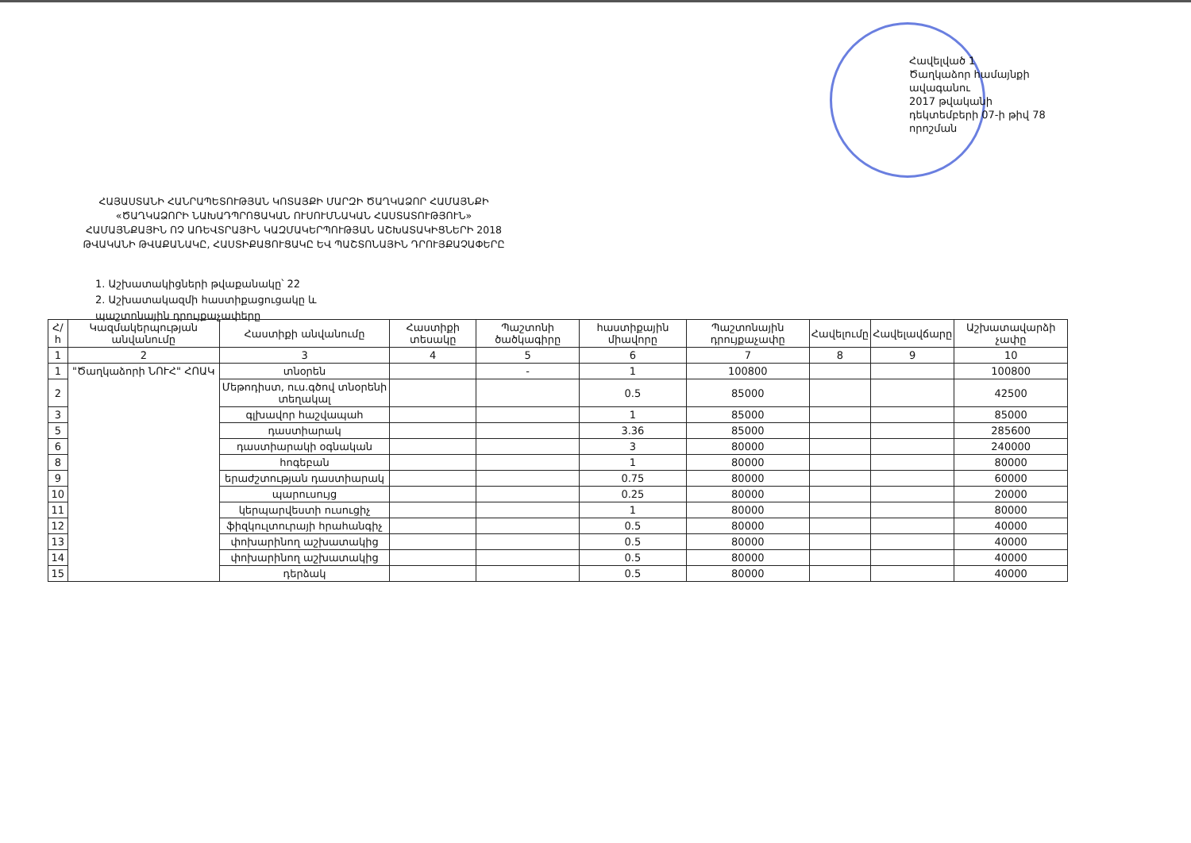Հավելված 1
Ծաղկաձոր համայնքի
ավագանու
2017 թվականի
դեկտեմբերի 07-ի թիվ 78
որոշման
ՀԱՅԱՍՏԱՆԻ ՀԱՆՐԱՊԵՏՈՒԹՅԱՆ ԿՈՏԱՅՔԻ ՄԱՐԶԻ ԾԱՂԿԱՁՈՐ ՀԱՄԱՅՆՔԻ
«ԾԱՂԿԱՁՈՐԻ ՆԱԽԱԴՊՐՈՑԱԿԱՆ ՈՒՍՈՒՄՆԱԿԱՆ ՀԱՍՏԱՏՈՒԹՅՈՒՆ»
ՀԱՄԱՅՆՔԱՅԻՆ ՈՉ ԱՌԵՎՏՐԱՅԻՆ ԿԱԶՄԱԿԵՐՊՈՒԹՅԱՆ ԱՇԽԱՏԱԿԻՑՆԵՐԻ 2018
ԹՎԱԿԱՆԻ ԹՎԱՔԱՆԱԿԸ, ՀԱՍՏԻՔԱՑՈՒՑԱԿԸ ԵՎ ՊԱՇՏՈՆԱՅԻՆ ԴՐՈՒՅՔԱՉԱՓԵՐԸ
1. Աշխատակիցների թվաքանակը՝ 22
2. Աշխատակազմի հաստիքացուցակը և
պաշտոնային դրույքաչափերը
| Հ/հ | Կազմակերպության անվանումը | Հաստիքի անվանումը | Հաստիքի տեսակը | Պաշտոնի ծածկագիրը | հաստիքային միավորը | Պաշտոնային դրույքաչափը | Հավելումը | Հավելավճարը | Աշխատավարձի չափը |
| --- | --- | --- | --- | --- | --- | --- | --- | --- | --- |
| 1 | 2 | 3 | 4 | 5 | 6 | 7 | 8 | 9 | 10 |
| 1 | "Ծաղկաձորի ՆՈՒՀ" ՀՈԱԿ | տնօրեն | | - | 1 | 100800 | | | 100800 |
| 2 | | Մեթոդիստ, ուս.գծով տնօրենի տեղակալ | | | 0.5 | 85000 | | | 42500 |
| 3 | | գլխավոր հաշվապահ | | | 1 | 85000 | | | 85000 |
| 5 | | դաստիարակ | | | 3.36 | 85000 | | | 285600 |
| 6 | | դաստիարակի օգնական | | | 3 | 80000 | | | 240000 |
| 8 | | հոգեբան | | | 1 | 80000 | | | 80000 |
| 9 | | երաժշտության դաստիարակ | | | 0.75 | 80000 | | | 60000 |
| 10 | | պարուսույց | | | 0.25 | 80000 | | | 20000 |
| 11 | | կերպարվեստի ուսուցիչ | | | 1 | 80000 | | | 80000 |
| 12 | | ֆիզկուլտուրայի հրահանգիչ | | | 0.5 | 80000 | | | 40000 |
| 13 | | փոխարինող աշխատակից | | | 0.5 | 80000 | | | 40000 |
| 14 | | փոխարինող աշխատակից | | | 0.5 | 80000 | | | 40000 |
| 15 | | դերձակ | | | 0.5 | 80000 | | | 40000 |